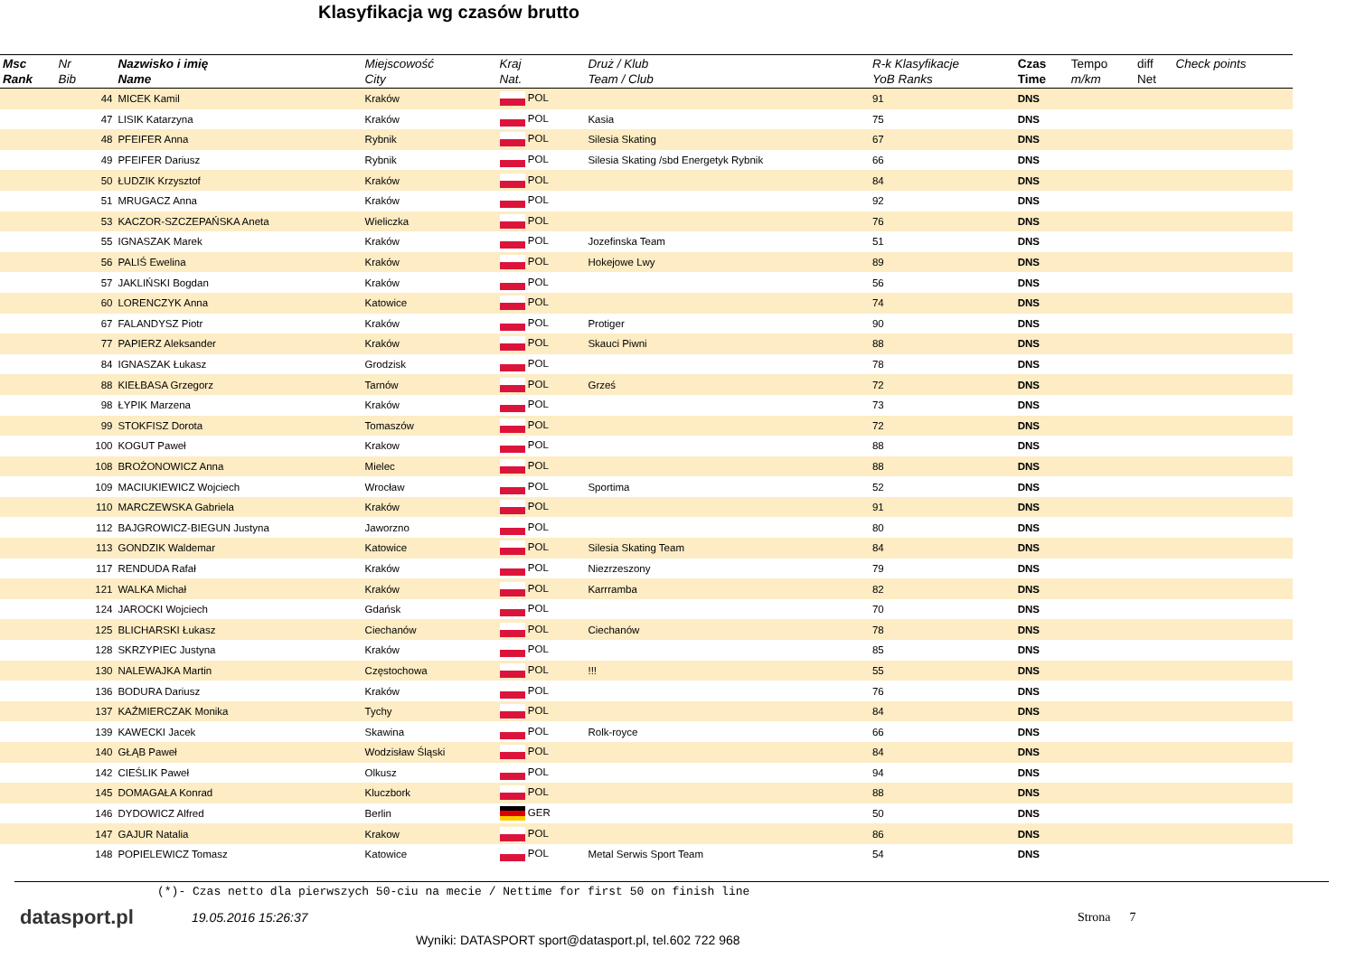Klasyfikacja wg czasów brutto
| Msc Rank | Nr Bib | Nazwisko i imię Name | Miejscowość City | Kraj Nat. | Druż / Klub Team / Club | R-k Klasyfikacje YoB Ranks | Czas Time | Tempo m/km | diff Net | Check points |
| --- | --- | --- | --- | --- | --- | --- | --- | --- | --- | --- |
| | 44 | MICEK Kamil | Kraków | POL | | 91 | DNS | | | |
| | 47 | LISIK Katarzyna | Kraków | POL | Kasia | 75 | DNS | | | |
| | 48 | PFEIFER Anna | Rybnik | POL | Silesia Skating | 67 | DNS | | | |
| | 49 | PFEIFER Dariusz | Rybnik | POL | Silesia Skating /sbd Energetyk Rybnik | 66 | DNS | | | |
| | 50 | ŁUDZIK Krzysztof | Kraków | POL | | 84 | DNS | | | |
| | 51 | MRUGACZ Anna | Kraków | POL | | 92 | DNS | | | |
| | 53 | KACZOR-SZCZEPAŃSKA Aneta | Wieliczka | POL | | 76 | DNS | | | |
| | 55 | IGNASZAK Marek | Kraków | POL | Jozefinska Team | 51 | DNS | | | |
| | 56 | PALIŚ Ewelina | Kraków | POL | Hokejowe Lwy | 89 | DNS | | | |
| | 57 | JAKLIŃSKI Bogdan | Kraków | POL | | 56 | DNS | | | |
| | 60 | LORENCZYK Anna | Katowice | POL | | 74 | DNS | | | |
| | 67 | FALANDYSZ Piotr | Kraków | POL | Protiger | 90 | DNS | | | |
| | 77 | PAPIERZ Aleksander | Kraków | POL | Skauci Piwni | 88 | DNS | | | |
| | 84 | IGNASZAK Łukasz | Grodzisk | POL | | 78 | DNS | | | |
| | 88 | KIEŁBASA Grzegorz | Tarnów | POL | Grześ | 72 | DNS | | | |
| | 98 | ŁYPIK Marzena | Kraków | POL | | 73 | DNS | | | |
| | 99 | STOKFISZ Dorota | Tomaszów | POL | | 72 | DNS | | | |
| | 100 | KOGUT Paweł | Krakow | POL | | 88 | DNS | | | |
| | 108 | BROŻONOWICZ Anna | Mielec | POL | | 88 | DNS | | | |
| | 109 | MACIUKIEWICZ Wojciech | Wrocław | POL | Sportima | 52 | DNS | | | |
| | 110 | MARCZEWSKA Gabriela | Kraków | POL | | 91 | DNS | | | |
| | 112 | BAJGROWICZ-BIEGUN Justyna | Jaworzno | POL | | 80 | DNS | | | |
| | 113 | GONDZIK Waldemar | Katowice | POL | Silesia Skating Team | 84 | DNS | | | |
| | 117 | RENDUDA Rafał | Kraków | POL | Niezrzeszony | 79 | DNS | | | |
| | 121 | WALKA Michał | Kraków | POL | Karrramba | 82 | DNS | | | |
| | 124 | JAROCKI Wojciech | Gdańsk | POL | | 70 | DNS | | | |
| | 125 | BLICHARSKI Łukasz | Ciechanów | POL | Ciechanów | 78 | DNS | | | |
| | 128 | SKRZYPIEC Justyna | Kraków | POL | | 85 | DNS | | | |
| | 130 | NALEWAJKA Martin | Częstochowa | POL | !!! | 55 | DNS | | | |
| | 136 | BODURA Dariusz | Kraków | POL | | 76 | DNS | | | |
| | 137 | KAŹMIERCZAK Monika | Tychy | POL | | 84 | DNS | | | |
| | 139 | KAWECKI Jacek | Skawina | POL | Rolk-royce | 66 | DNS | | | |
| | 140 | GŁĄB Paweł | Wodzisław Śląski | POL | | 84 | DNS | | | |
| | 142 | CIEŚLIK Paweł | Olkusz | POL | | 94 | DNS | | | |
| | 145 | DOMAGAŁA Konrad | Kluczbork | POL | | 88 | DNS | | | |
| | 146 | DYDOWICZ Alfred | Berlin | GER | | 50 | DNS | | | |
| | 147 | GAJUR Natalia | Krakow | POL | | 86 | DNS | | | |
| | 148 | POPIELEWICZ Tomasz | Katowice | POL | Metal Serwis Sport Team | 54 | DNS | | | |
(*)- Czas netto dla pierwszych 50-ciu na mecie / Nettime for first 50 on finish line
datasport.pl
19.05.2016 15:26:37 Strona 7
Wyniki: DATASPORT sport@datasport.pl, tel.602 722 968